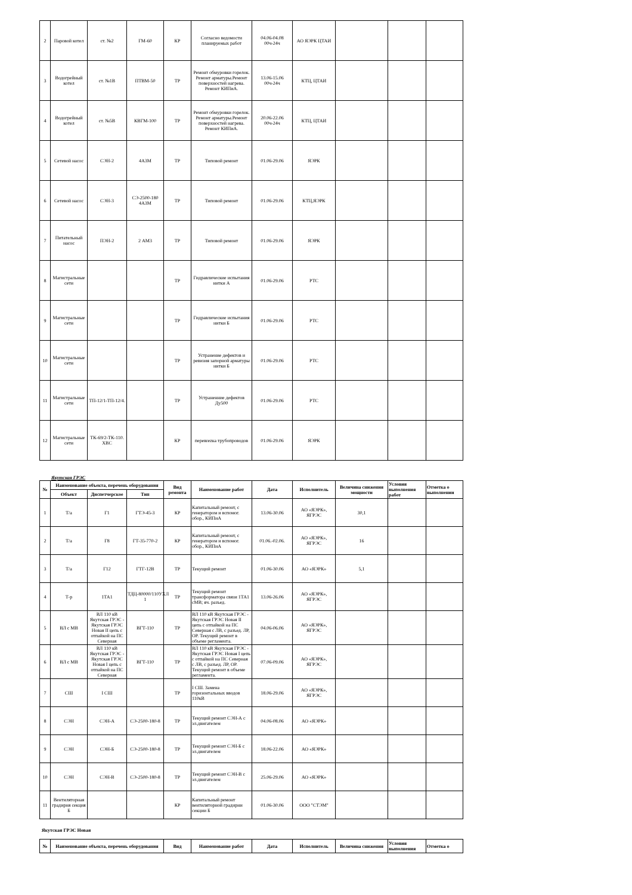| 2 | Паровой котел | ст. №2 | ГМ-60 | КР | Согласно ведомости планируемых работ | 04.06-04.08 00ч-24ч | АО ЯЭРК ЦТАИ | | | |
| 3 | Водогрейный котел | ст. №1В | ПТВМ-50 | ТР | Ремонт обмуровки горелок. Ремонт арматуры.Ремонт поверхностей нагрева. Ремонт КИПиА. | 13.06-15.06 00ч-24ч | КТЦ, ЦТАИ | | | |
| 4 | Водогрейный котел | ст. №5В | КВГМ-100 | ТР | Ремонт обмуровки горелок. Ремонт арматуры.Ремонт поверхностей нагрева. Ремонт КИПиА. | 20.06-22.06 00ч-24ч | КТЦ, ЦТАИ | | | |
| 5 | Сетевой насос | СЭН-2 | 4А3М | ТР | Типовой ремонт | 01.06-29.06 | ЯЭРК | | | |
| 6 | Сетевой насос | СЭН-3 | СЭ-2500-180 4А3М | ТР | Типовой ремонт | 01.06-29.06 | КТЦ,ЯЭРК | | | |
| 7 | Питательный насос | ПЭН-2 | 2 АМ3 | ТР | Типовой ремонт | 01.06-29.06 | ЯЭРК | | | |
| 8 | Магистральные сети | | | ТР | Гидравлические испытания нитки А | 01.06-29.06 | РТС | | | |
| 9 | Магистральные сети | | | ТР | Гидравлические испытания нитки Б | 01.06-29.06 | РТС | | | |
| 10 | Магистральные сети | | | ТР | Устранение дефектов и ревизия запорной арматуры нитки Б | 01.06-29.06 | РТС | | | |
| 11 | Магистральные сети | ТП-12/1-ТП-12/4. | | ТР | Устраненние дефектов Ду500 | 01.06-29.06 | РТС | | | |
| 12 | Магистральные сети | ТК-69/2-ТК-110. ХВС | | КР | перевrezка трубопроводов | 01.06-29.06 | ЯЭРК | | | |
Якутская ГРЭС
| № | Наименование объекта, перечень оборудования | | | Вид ремонта | Наименование работ | Дата | Исполнитель | Величина снижения мощности | Условия выполнения работ | Отметка о выполнении |
| --- | --- | --- | --- | --- | --- | --- | --- | --- | --- | --- |
| | Объект | Диспетчерское | Тип | | | | | | | |
| 1 | Т/а | Г1 | ГТЭ-45-3 | КР | Капитальный ремонт, с генератором и вспомог. обор., КИПиА | 13.06-30.06 | АО «ЯЭРК», ЯГРЭС | 30,1 | | |
| 2 | Т/а | Г8 | ГТ-35-770-2 | КР | Капитальный ремонт, с генератором и вспомог. обор., КИПиА | 01.06.-02.06. | АО «ЯЭРК», ЯГРЭС | 16 | | |
| 3 | Т/а | Г12 | ГТГ-12В | ТР | Текущий ремонт | 01.06-30.06 | АО «ЯЭРК» | 5,1 | | |
| 4 | Т-р | 1ТА1 | ТДЦ-80000/110УХЛ 1 | ТР | Текущий ремонт трансформатора связи 1ТА1 сМВ; яч. разъед. | 13.06-26.06 | АО «ЯЭРК», ЯГРЭС | | | |
| 5 | ВЛ с МВ | ВЛ 110 кВ Якутская ГРЭС - Якутская ГРЭС Новая II цепь с отпайкой на ПС Северная | ВГТ-110 | ТР | ВЛ 110 кВ Якутская ГРЭС - Якутская ГРЭС Новая II цепь с отпайкой на ПС Северная с ЛВ, с разъед. ЛР, ОР. Текущий ремонт в объеме регламента. | 04.06-06.06 | АО «ЯЭРК», ЯГРЭС | | | |
| 6 | ВЛ с МВ | ВЛ 110 кВ Якутская ГРЭС - Якутская ГРЭС Новая I цепь с отпайкой на ПС Северная | ВГТ-110 | ТР | ВЛ 110 кВ Якутская ГРЭС - Якутская ГРЭС Новая I цепь с отпайкой на ПС Северная с ЛВ, с разъед. ЛР, ОР. Текущий ремонт в объеме регламента. | 07.06-09.06 | АО «ЯЭРК», ЯГРЭС | | | |
| 7 | СШ | I СШ | | ТР | I СШ. Замена горизонтальных вводов 110кВ | 18.06-29.06 | АО «ЯЭРК», ЯГРЭС | | | |
| 8 | СЭН | СЭН-А | СЭ-2500-180-8 | ТР | Текущий ремонт СЭН-А с эл.двигателем | 04.06-08.06 | АО «ЯЭРК» | | | |
| 9 | СЭН | СЭН-Б | СЭ-2500-180-8 | ТР | Текущий ремонт СЭН-Б с эл.двигателем | 18.06-22.06 | АО «ЯЭРК» | | | |
| 10 | СЭН | СЭН-В | СЭ-2500-180-8 | ТР | Текущий ремонт СЭН-В с эл.двигателем | 25.06-29.06 | АО «ЯЭРК» | | | |
| 11 | Вентиляторная градирня секция Б | | | КР | Капитальный ремонт вентиляторной градирни секции Б | 01.06-30.06 | ООО "СТЭМ" | | | |
Якутская ГРЭС Новая
| № | Наименование объекта, перечень оборудования | Вид | Наименование работ | Дата | Исполнитель | Величина снижения | Условия выполнения | Отметка о |
| --- | --- | --- | --- | --- | --- | --- | --- | --- |